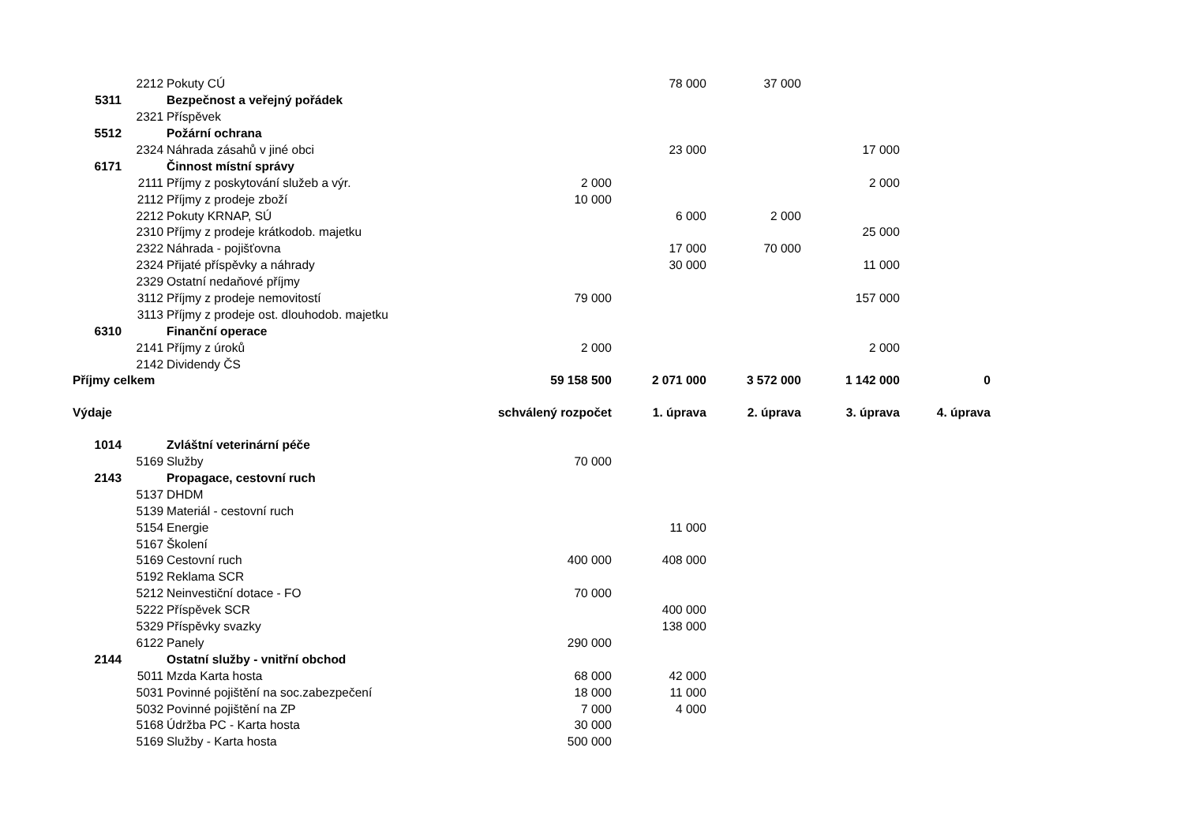| | 2212 | Pokuty CÚ | | 78 000 | 37 000 | | |
| 5311 | | Bezpečnost a veřejný pořádek | | | | | |
| | 2321 | Příspěvek | | | | | |
| 5512 | | Požární ochrana | | | | | |
| | 2324 | Náhrada zásahů v jiné obci | | 23 000 | | 17 000 | |
| 6171 | | Činnost místní správy | | | | | |
| | 2111 | Příjmy z poskytování služeb a výr. | 2 000 | | | 2 000 | |
| | 2112 | Příjmy z prodeje zboží | 10 000 | | | | |
| | 2212 | Pokuty KRNAP, SÚ | | 6 000 | 2 000 | | |
| | 2310 | Příjmy z prodeje krátkodob. majetku | | | | 25 000 | |
| | 2322 | Náhrada - pojišťovna | | 17 000 | 70 000 | | |
| | 2324 | Přijaté příspěvky a náhrady | | 30 000 | | 11 000 | |
| | 2329 | Ostatní nedaňové příjmy | | | | | |
| | 3112 | Příjmy z prodeje nemovitostí | 79 000 | | | 157 000 | |
| | 3113 | Příjmy z prodeje ost. dlouhodob. majetku | | | | | |
| 6310 | | Finanční operace | | | | | |
| | 2141 | Příjmy z úroků | 2 000 | | | 2 000 | |
| | 2142 | Dividendy ČS | | | | | |
| Příjmy celkem | | | 59 158 500 | 2 071 000 | 3 572 000 | 1 142 000 | 0 |
| Výdaje | | | schválený rozpočet | 1. úprava | 2. úprava | 3. úprava | 4. úprava |
| 1014 | | Zvláštní veterinární péče | | | | | |
| | 5169 | Služby | 70 000 | | | | |
| 2143 | | Propagace, cestovní ruch | | | | | |
| | 5137 | DHDM | | | | | |
| | 5139 | Materiál - cestovní ruch | | | | | |
| | 5154 | Energie | | 11 000 | | | |
| | 5167 | Školení | | | | | |
| | 5169 | Cestovní ruch | 400 000 | 408 000 | | | |
| | 5192 | Reklama SCR | | | | | |
| | 5212 | Neinvestiční dotace - FO | 70 000 | | | | |
| | 5222 | Příspěvek SCR | | 400 000 | | | |
| | 5329 | Příspěvky svazky | | 138 000 | | | |
| | 6122 | Panely | 290 000 | | | | |
| 2144 | | Ostatní služby - vnitřní obchod | | | | | |
| | 5011 | Mzda Karta hosta | 68 000 | 42 000 | | | |
| | 5031 | Povinné pojištění na soc.zabezpečení | 18 000 | 11 000 | | | |
| | 5032 | Povinné pojištění na ZP | 7 000 | 4 000 | | | |
| | 5168 | Údržba PC - Karta hosta | 30 000 | | | | |
| | 5169 | Služby - Karta hosta | 500 000 | | | | |